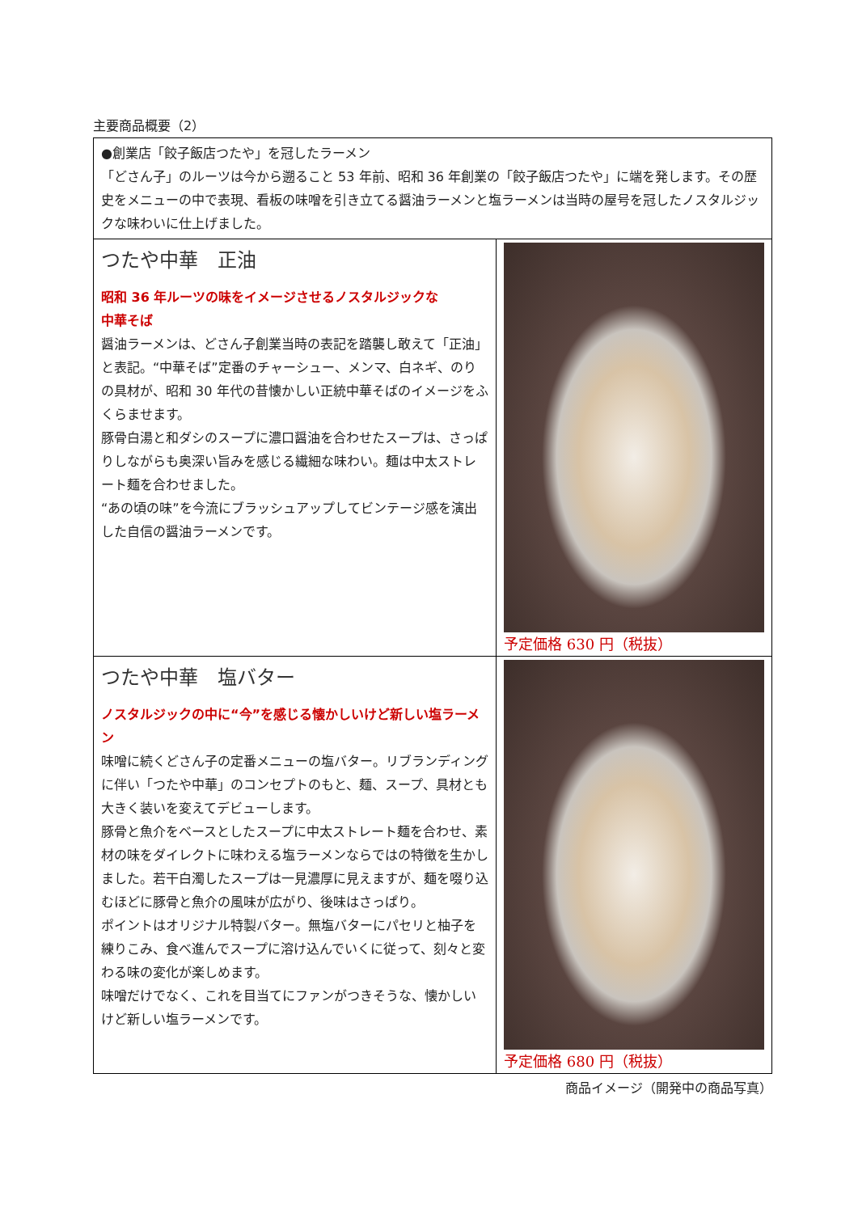主要商品概要（2）
| ●創業店「餃子飯店つたや」を冠したラーメン 「どさん子」のルーツは今から遡ること 53 年前、昭和 36 年創業の「餃子飯店つたや」に端を発します。その歴史をメニューの中で表現、看板の味噌を引き立てる醤油ラーメンと塩ラーメンは当時の屋号を冠したノスタルジックな味わいに仕上げました。 | |
| つたや中華 正油 昭和 36 年ルーツの味をイメージさせるノスタルジックな 中華そば 醤油ラーメンは、どさん子創業当時の表記を踏襲し敢えて「正油」と表記。“中華そば”定番のチャーシュー、メンマ、白ネギ、のりの具材が、昭和 30 年代の昔懐かしい正統中華そばのイメージをふくらませます。 豚骨白湯と和ダシのスープに濃口醤油を合わせたスープは、さっぱりしながらも奥深い旨みを感じる繊細な味わい。麺は中太ストレート麺を合わせました。 “あの頃の味”を今流にブラッシュアップしてビンテージ感を演出した自信の醤油ラーメンです。 | 予定価格 630 円（税抜） |
| つたや中華 塩バター ノスタルジックの中に“今”を感じる懐かしいけど新しい塩ラーメン 味噌に続くどさん子の定番メニューの塩バター。リブランディングに伴い「つたや中華」のコンセプトのもと、麺、スープ、具材とも大きく装いを変えてデビューします。 豚骨と魚介をベースとしたスープに中太ストレート麺を合わせ、素材の味をダイレクトに味わえる塩ラーメンならではの特徴を生かしました。若干白濁したスープは一見濃厚に見えますが、麺を啜り込むほどに豚骨と魚介の風味が広がり、後味はさっぱり。 ポイントはオリジナル特製バター。無塩バターにパセリと柚子を練りこみ、食べ進んでスープに溶け込んでいくに従って、刻々と変わる味の変化が楽しめます。 味噌だけでなく、これを目当てにファンがつきそうな、懐かしいけど新しい塩ラーメンです。 | 予定価格 680 円（税抜） |
商品イメージ（開発中の商品写真）